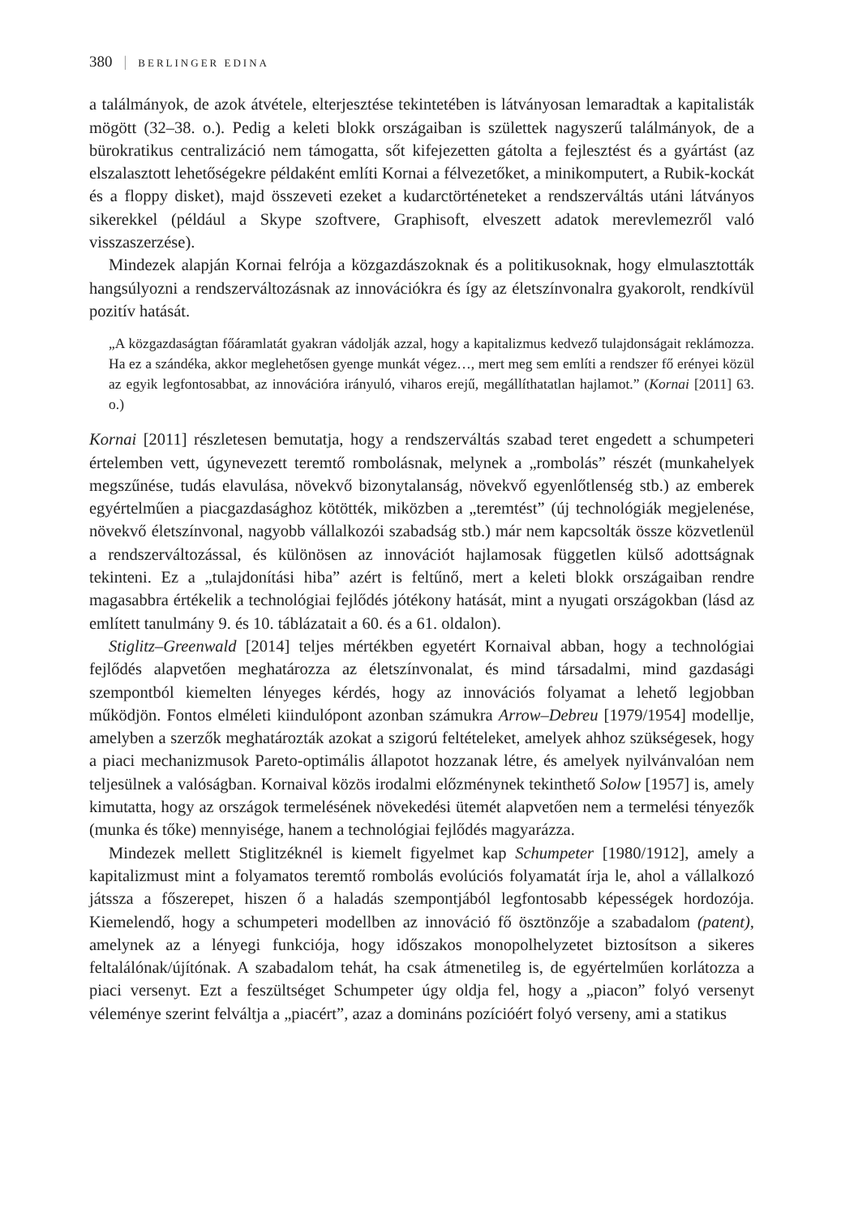380 | BERLINGER EDINA
a találmányok, de azok átvétele, elterjesztése tekintetében is látványosan lemaradtak a kapitalisták mögött (32–38. o.). Pedig a keleti blokk országaiban is születtek nagyszerű találmányok, de a bürokratikus centralizáció nem támogatta, sőt kifejezetten gátolta a fejlesztést és a gyártást (az elszalasztott lehetőségekre példaként említi Kornai a félvezetőket, a minikomputert, a Rubik-kockát és a floppy disket), majd összeveti ezeket a kudarctörténeteket a rendszerváltás utáni látványos sikerekkel (például a Skype szoftvere, Graphisoft, elveszett adatok merevlemezről való visszaszerzése).
Mindezek alapján Kornai felrója a közgazdászoknak és a politikusoknak, hogy elmulasztották hangsúlyozni a rendszerváltozásnak az innovációkra és így az életszínvonalra gyakorolt, rendkívül pozitív hatását.
„A közgazdaságtan főáramlatát gyakran vádolják azzal, hogy a kapitalizmus kedvező tulajdonságait reklámozza. Ha ez a szándéka, akkor meglehetősen gyenge munkát végez…, mert meg sem említi a rendszer fő erényei közül az egyik legfontosabbat, az innovációra irányuló, viharos erejű, megállíthatatlan hajlamot.” (Kornai [2011] 63. o.)
Kornai [2011] részletesen bemutatja, hogy a rendszerváltás szabad teret engedett a schumpeteri értelemben vett, úgynevezett teremtő rombolásnak, melynek a „rombolás” részét (munkahelyek megszűnése, tudás elavulása, növekvő bizonytalanság, növekvő egyenlőtlenség stb.) az emberek egyértelműen a piacgazdasághoz kötötték, miközben a „teremtést” (új technológiák megjelenése, növekvő életszínvonal, nagyobb vállalkozói szabadság stb.) már nem kapcsolták össze közvetlenül a rendszerváltozással, és különösen az innovációt hajlamosak független külső adottságnak tekinteni. Ez a „tulajdonítási hiba” azért is feltűnő, mert a keleti blokk országaiban rendre magasabbra értékelik a technológiai fejlődés jótékony hatását, mint a nyugati országokban (lásd az említett tanulmány 9. és 10. táblázatait a 60. és a 61. oldalon).
Stiglitz–Greenwald [2014] teljes mértékben egyetért Kornaival abban, hogy a technológiai fejlődés alapvetően meghatározza az életszínvonalat, és mind társadalmi, mind gazdasági szempontból kiemelten lényeges kérdés, hogy az innovációs folyamat a lehető legjobban működjön. Fontos elméleti kiindulópont azonban számukra Arrow–Debreu [1979/1954] modellje, amelyben a szerzők meghatározták azokat a szigorú feltételeket, amelyek ahhoz szükségesek, hogy a piaci mechanizmusok Pareto-optimális állapotot hozzanak létre, és amelyek nyilvánvalóan nem teljesülnek a valóságban. Kornaival közös irodalmi előzménynek tekinthető Solow [1957] is, amely kimutatta, hogy az országok termelésének növekedési ütemét alapvetően nem a termelési tényezők (munka és tőke) mennyisége, hanem a technológiai fejlődés magyarázza.
Mindezek mellett Stiglitzéknél is kiemelt figyelmet kap Schumpeter [1980/1912], amely a kapitalizmust mint a folyamatos teremtő rombolás evolúciós folyamatát írja le, ahol a vállalkozó játssza a főszerepet, hiszen ő a haladás szempontjából legfontosabb képességek hordozója. Kiemelendő, hogy a schumpeteri modellben az innováció fő ösztönzője a szabadalom (patent), amelynek az a lényegi funkciója, hogy időszakos monopolhelyzetet biztosítson a sikeres feltalálónak/újítónak. A szabadalom tehát, ha csak átmenetileg is, de egyértelműen korlátozza a piaci versenyt. Ezt a feszültséget Schumpeter úgy oldja fel, hogy a „piacon” folyó versenyt véleménye szerint felváltja a „piacért”, azaz a domináns pozícióért folyó verseny, ami a statikus